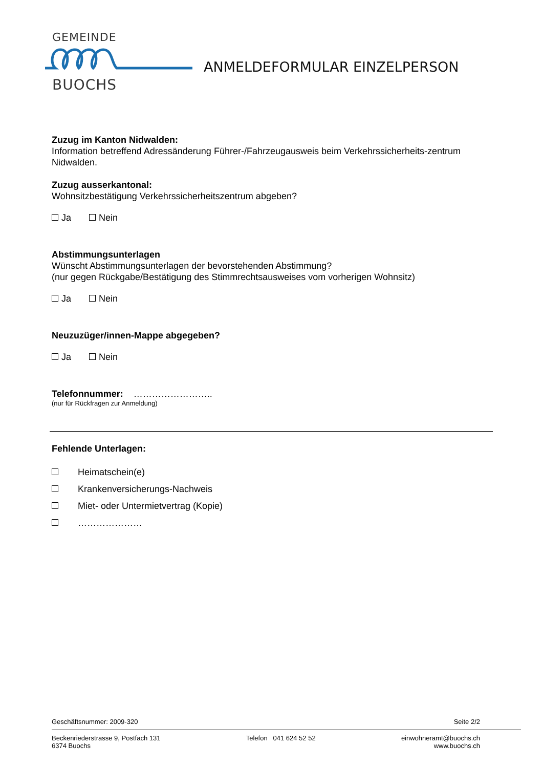GEMEINDE
BUOCHS
ANMELDEFORMULAR EINZELPERSON
Zuzug im Kanton Nidwalden:
Information betreffend Adressänderung Führer-/Fahrzeugausweis beim Verkehrssicherheits-zentrum Nidwalden.
Zuzug ausserkantonal:
Wohnsitzbestätigung Verkehrssicherheitszentrum abgeben?
Ja Nein
Abstimmungsunterlagen
Wünscht Abstimmungsunterlagen der bevorstehenden Abstimmung?
(nur gegen Rückgabe/Bestätigung des Stimmrechtsausweises vom vorherigen Wohnsitz)
Ja Nein
Neuzuzüger/innen-Mappe abgegeben?
Ja Nein
Telefonnummer: ……………………..
(nur für Rückfragen zur Anmeldung)
Fehlende Unterlagen:
Heimatschein(e)
Krankenversicherungs-Nachweis
Miet- oder Untermietvertrag (Kopie)
…………………
Geschäftsnummer: 2009-320 Seite 2/2
Beckenriederstrasse 9, Postfach 131
6374 Buochs
Telefon 041 624 52 52 einwohneramt@buochs.ch
www.buochs.ch